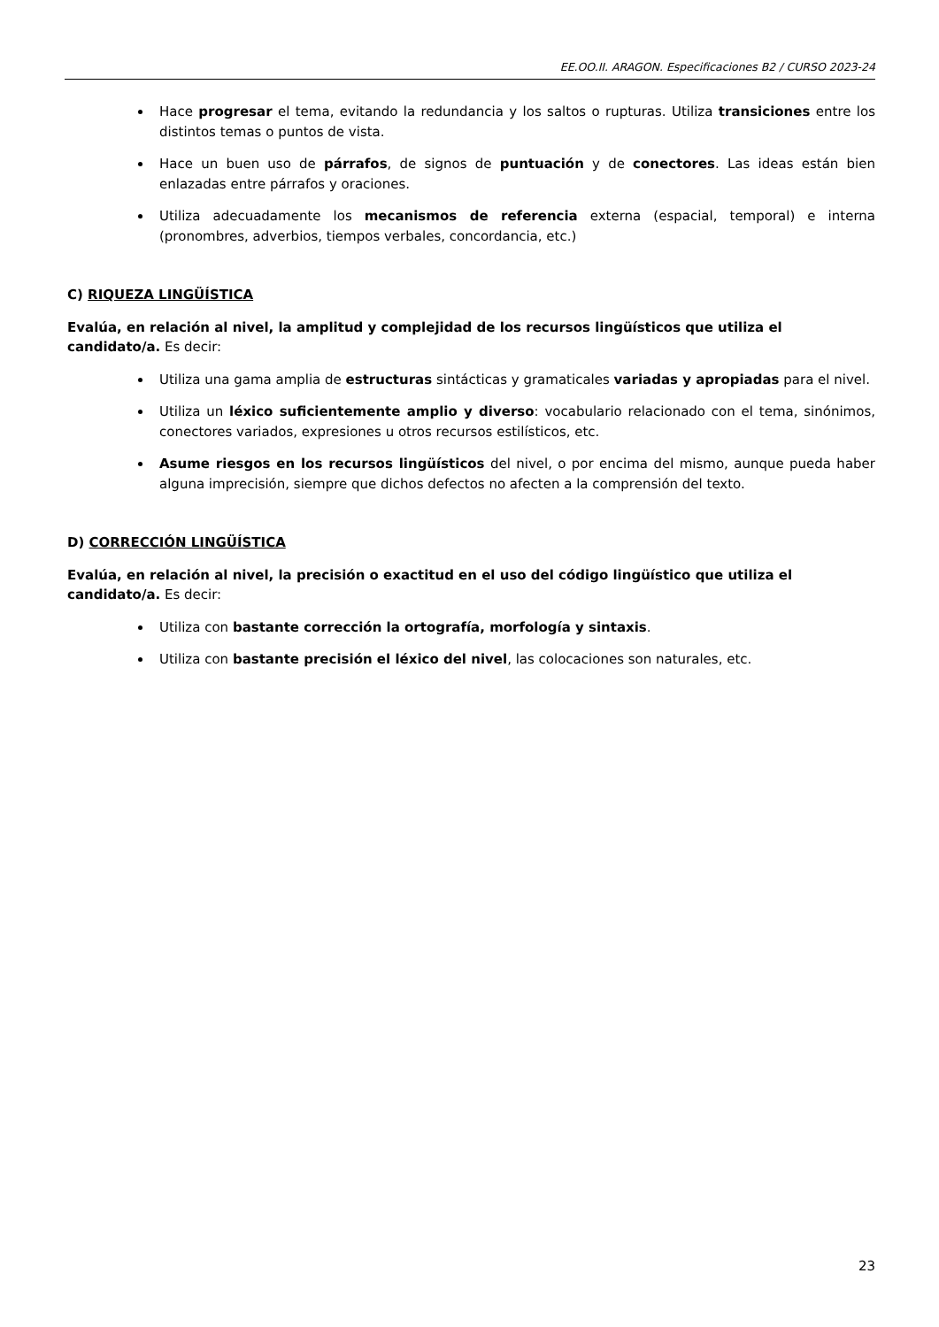EE.OO.II. ARAGON. Especificaciones B2 / CURSO 2023-24
Hace progresar el tema, evitando la redundancia y los saltos o rupturas. Utiliza transiciones entre los distintos temas o puntos de vista.
Hace un buen uso de párrafos, de signos de puntuación y de conectores. Las ideas están bien enlazadas entre párrafos y oraciones.
Utiliza adecuadamente los mecanismos de referencia externa (espacial, temporal) e interna (pronombres, adverbios, tiempos verbales, concordancia, etc.)
C) RIQUEZA LINGÜÍSTICA
Evalúa, en relación al nivel, la amplitud y complejidad de los recursos lingüísticos que utiliza el candidato/a. Es decir:
Utiliza una gama amplia de estructuras sintácticas y gramaticales variadas y apropiadas para el nivel.
Utiliza un léxico suficientemente amplio y diverso: vocabulario relacionado con el tema, sinónimos, conectores variados, expresiones u otros recursos estilísticos, etc.
Asume riesgos en los recursos lingüísticos del nivel, o por encima del mismo, aunque pueda haber alguna imprecisión, siempre que dichos defectos no afecten a la comprensión del texto.
D) CORRECCIÓN LINGÜÍSTICA
Evalúa, en relación al nivel, la precisión o exactitud en el uso del código lingüístico que utiliza el candidato/a. Es decir:
Utiliza con bastante corrección la ortografía, morfología y sintaxis.
Utiliza con bastante precisión el léxico del nivel, las colocaciones son naturales, etc.
23